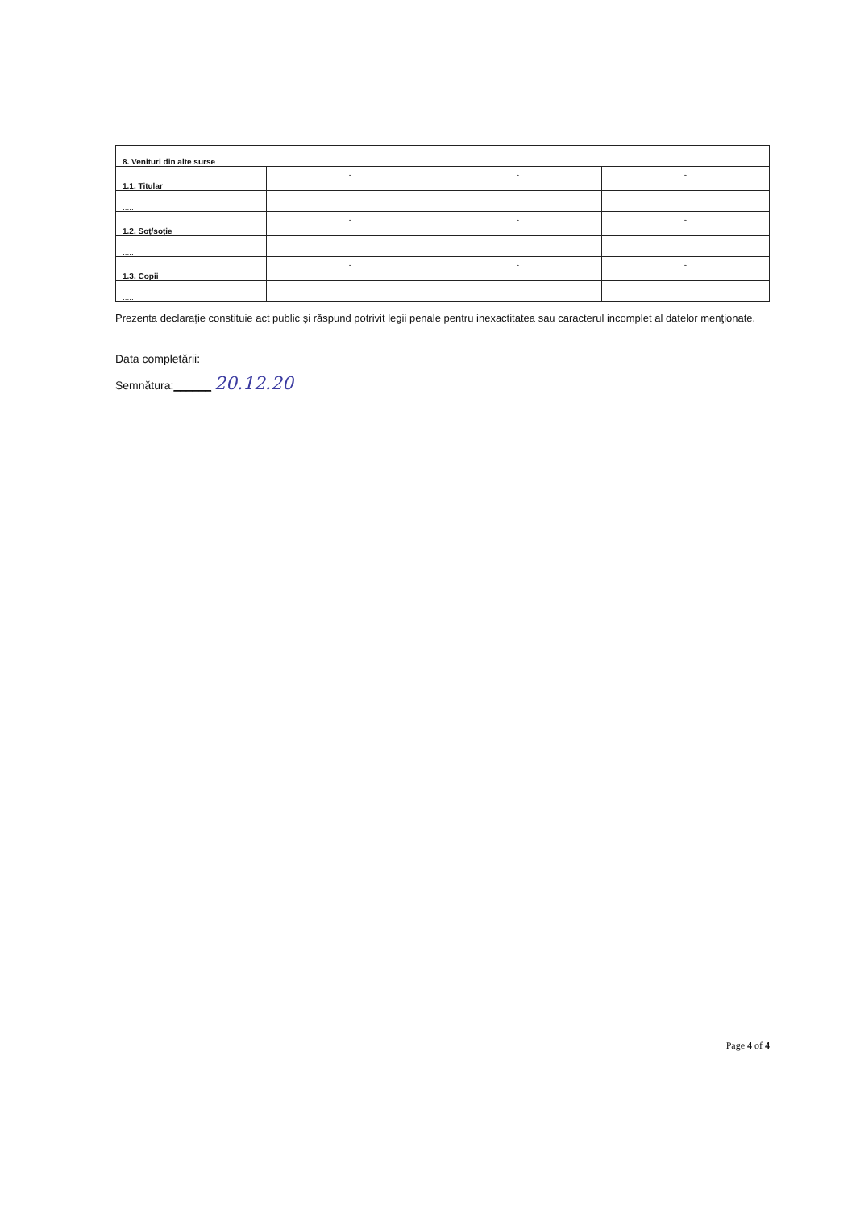| 8. Venituri din alte surse | | | |
| 1.1. Titular | - | - | - |
| ..... | | | |
| 1.2. Soţ/soţie | - | - | - |
| ..... | | | |
| 1.3. Copii | - | - | - |
| ..... | | | |
Prezenta declaraţie constituie act public şi răspund potrivit legii penale pentru inexactitatea sau caracterul incomplet al datelor menţionate.
Data completării:
Semnătura:______ 20.12.20
Page 4 of 4